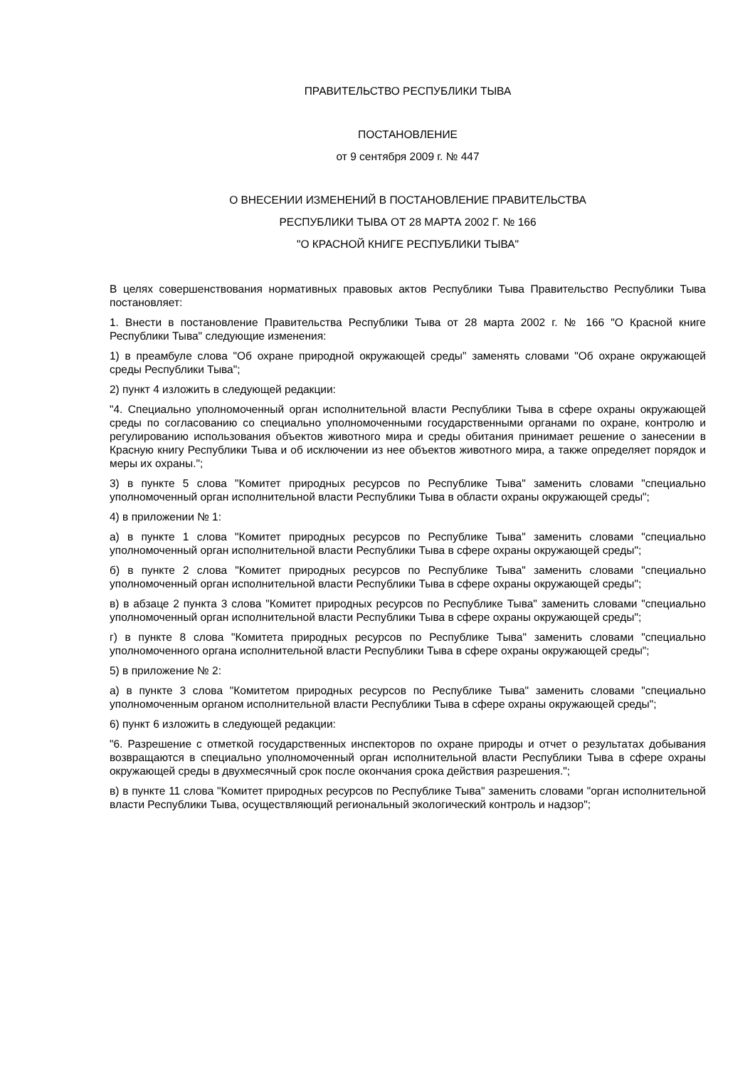ПРАВИТЕЛЬСТВО РЕСПУБЛИКИ ТЫВА
ПОСТАНОВЛЕНИЕ
от 9 сентября 2009 г. № 447
О ВНЕСЕНИИ ИЗМЕНЕНИЙ В ПОСТАНОВЛЕНИЕ ПРАВИТЕЛЬСТВА
РЕСПУБЛИКИ ТЫВА ОТ 28 МАРТА 2002 Г. № 166
"О КРАСНОЙ КНИГЕ РЕСПУБЛИКИ ТЫВА"
В целях совершенствования нормативных правовых актов Республики Тыва Правительство Республики Тыва постановляет:
1. Внести в постановление Правительства Республики Тыва от 28 марта 2002 г. № 166 "О Красной книге Республики Тыва" следующие изменения:
1) в преамбуле слова "Об охране природной окружающей среды" заменять словами "Об охране окружающей среды Республики Тыва";
2) пункт 4 изложить в следующей редакции:
"4. Специально уполномоченный орган исполнительной власти Республики Тыва в сфере охраны окружающей среды по согласованию со специально уполномоченными государственными органами по охране, контролю и регулированию использования объектов животного мира и среды обитания принимает решение о занесении в Красную книгу Республики Тыва и об исключении из нее объектов животного мира, а также определяет порядок и меры их охраны.";
3) в пункте 5 слова "Комитет природных ресурсов по Республике Тыва" заменить словами "специально уполномоченный орган исполнительной власти Республики Тыва в области охраны окружающей среды";
4) в приложении № 1:
а) в пункте 1 слова "Комитет природных ресурсов по Республике Тыва" заменить словами "специально уполномоченный орган исполнительной власти Республики Тыва в сфере охраны окружающей среды";
б) в пункте 2 слова "Комитет природных ресурсов по Республике Тыва" заменить словами "специально уполномоченный орган исполнительной власти Республики Тыва в сфере охраны окружающей среды";
в) в абзаце 2 пункта 3 слова "Комитет природных ресурсов по Республике Тыва" заменить словами "специально уполномоченный орган исполнительной власти Республики Тыва в сфере охраны окружающей среды";
г) в пункте 8 слова "Комитета природных ресурсов по Республике Тыва" заменить словами "специально уполномоченного органа исполнительной власти Республики Тыва в сфере охраны окружающей среды";
5) в приложение № 2:
а) в пункте 3 слова "Комитетом природных ресурсов по Республике Тыва" заменить словами "специально уполномоченным органом исполнительной власти Республики Тыва в сфере охраны окружающей среды";
6) пункт 6 изложить в следующей редакции:
"6. Разрешение с отметкой государственных инспекторов по охране природы и отчет о результатах добывания возвращаются в специально уполномоченный орган исполнительной власти Республики Тыва в сфере охраны окружающей среды в двухмесячный срок после окончания срока действия разрешения.";
в) в пункте 11 слова "Комитет природных ресурсов по Республике Тыва" заменить словами "орган исполнительной власти Республики Тыва, осуществляющий региональный экологический контроль и надзор";